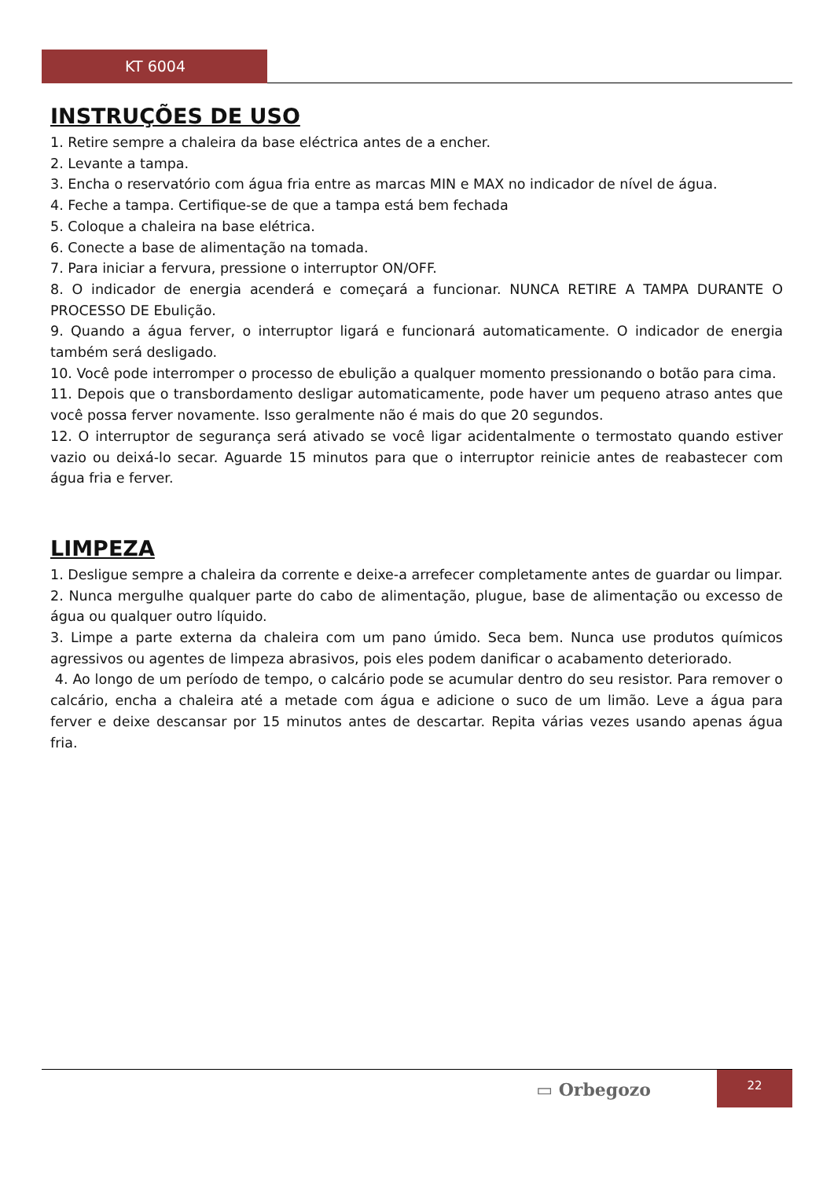KT 6004
INSTRUÇÕES DE USO
1. Retire sempre a chaleira da base eléctrica antes de a encher.
2. Levante a tampa.
3. Encha o reservatório com água fria entre as marcas MIN e MAX no indicador de nível de água.
4. Feche a tampa. Certifique-se de que a tampa está bem fechada
5. Coloque a chaleira na base elétrica.
6. Conecte a base de alimentação na tomada.
7. Para iniciar a fervura, pressione o interruptor ON/OFF.
8. O indicador de energia acenderá e começará a funcionar. NUNCA RETIRE A TAMPA DURANTE O PROCESSO DE Ebulição.
9. Quando a água ferver, o interruptor ligará e funcionará automaticamente. O indicador de energia também será desligado.
10. Você pode interromper o processo de ebulição a qualquer momento pressionando o botão para cima.
11. Depois que o transbordamento desligar automaticamente, pode haver um pequeno atraso antes que você possa ferver novamente. Isso geralmente não é mais do que 20 segundos.
12. O interruptor de segurança será ativado se você ligar acidentalmente o termostato quando estiver vazio ou deixá-lo secar. Aguarde 15 minutos para que o interruptor reinicie antes de reabastecer com água fria e ferver.
LIMPEZA
1. Desligue sempre a chaleira da corrente e deixe-a arrefecer completamente antes de guardar ou limpar.
2. Nunca mergulhe qualquer parte do cabo de alimentação, plugue, base de alimentação ou excesso de água ou qualquer outro líquido.
3. Limpe a parte externa da chaleira com um pano úmido. Seca bem. Nunca use produtos químicos agressivos ou agentes de limpeza abrasivos, pois eles podem danificar o acabamento deteriorado.
4. Ao longo de um período de tempo, o calcário pode se acumular dentro do seu resistor. Para remover o calcário, encha a chaleira até a metade com água e adicione o suco de um limão. Leve a água para ferver e deixe descansar por 15 minutos antes de descartar. Repita várias vezes usando apenas água fria.
▭ Orbegozo
22